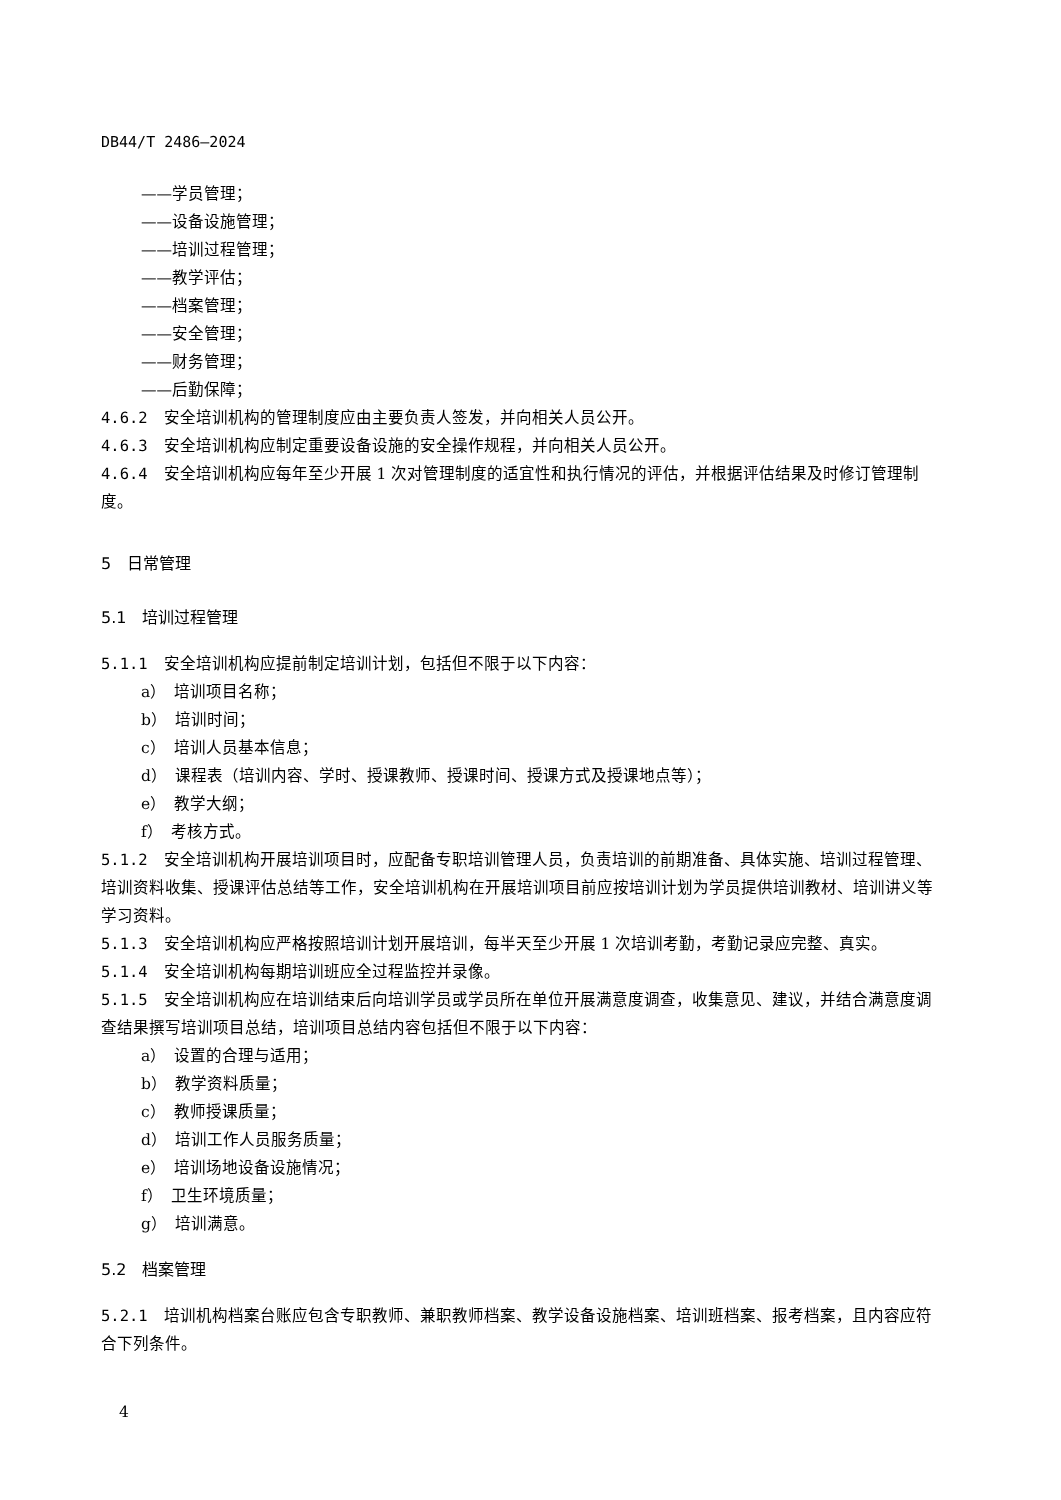DB44/T 2486—2024
——学员管理；
——设备设施管理；
——培训过程管理；
——教学评估；
——档案管理；
——安全管理；
——财务管理；
——后勤保障；
4.6.2　安全培训机构的管理制度应由主要负责人签发，并向相关人员公开。
4.6.3　安全培训机构应制定重要设备设施的安全操作规程，并向相关人员公开。
4.6.4　安全培训机构应每年至少开展 1 次对管理制度的适宜性和执行情况的评估，并根据评估结果及时修订管理制度。
5　日常管理
5.1　培训过程管理
5.1.1　安全培训机构应提前制定培训计划，包括但不限于以下内容：
a）　培训项目名称；
b）　培训时间；
c）　培训人员基本信息；
d）　课程表（培训内容、学时、授课教师、授课时间、授课方式及授课地点等）；
e）　教学大纲；
f）　考核方式。
5.1.2　安全培训机构开展培训项目时，应配备专职培训管理人员，负责培训的前期准备、具体实施、培训过程管理、培训资料收集、授课评估总结等工作，安全培训机构在开展培训项目前应按培训计划为学员提供培训教材、培训讲义等学习资料。
5.1.3　安全培训机构应严格按照培训计划开展培训，每半天至少开展 1 次培训考勤，考勤记录应完整、真实。
5.1.4　安全培训机构每期培训班应全过程监控并录像。
5.1.5　安全培训机构应在培训结束后向培训学员或学员所在单位开展满意度调查，收集意见、建议，并结合满意度调查结果撰写培训项目总结，培训项目总结内容包括但不限于以下内容：
a）　设置的合理与适用；
b）　教学资料质量；
c）　教师授课质量；
d）　培训工作人员服务质量；
e）　培训场地设备设施情况；
f）　卫生环境质量；
g）　培训满意。
5.2　档案管理
5.2.1　培训机构档案台账应包含专职教师、兼职教师档案、教学设备设施档案、培训班档案、报考档案，且内容应符合下列条件。
4